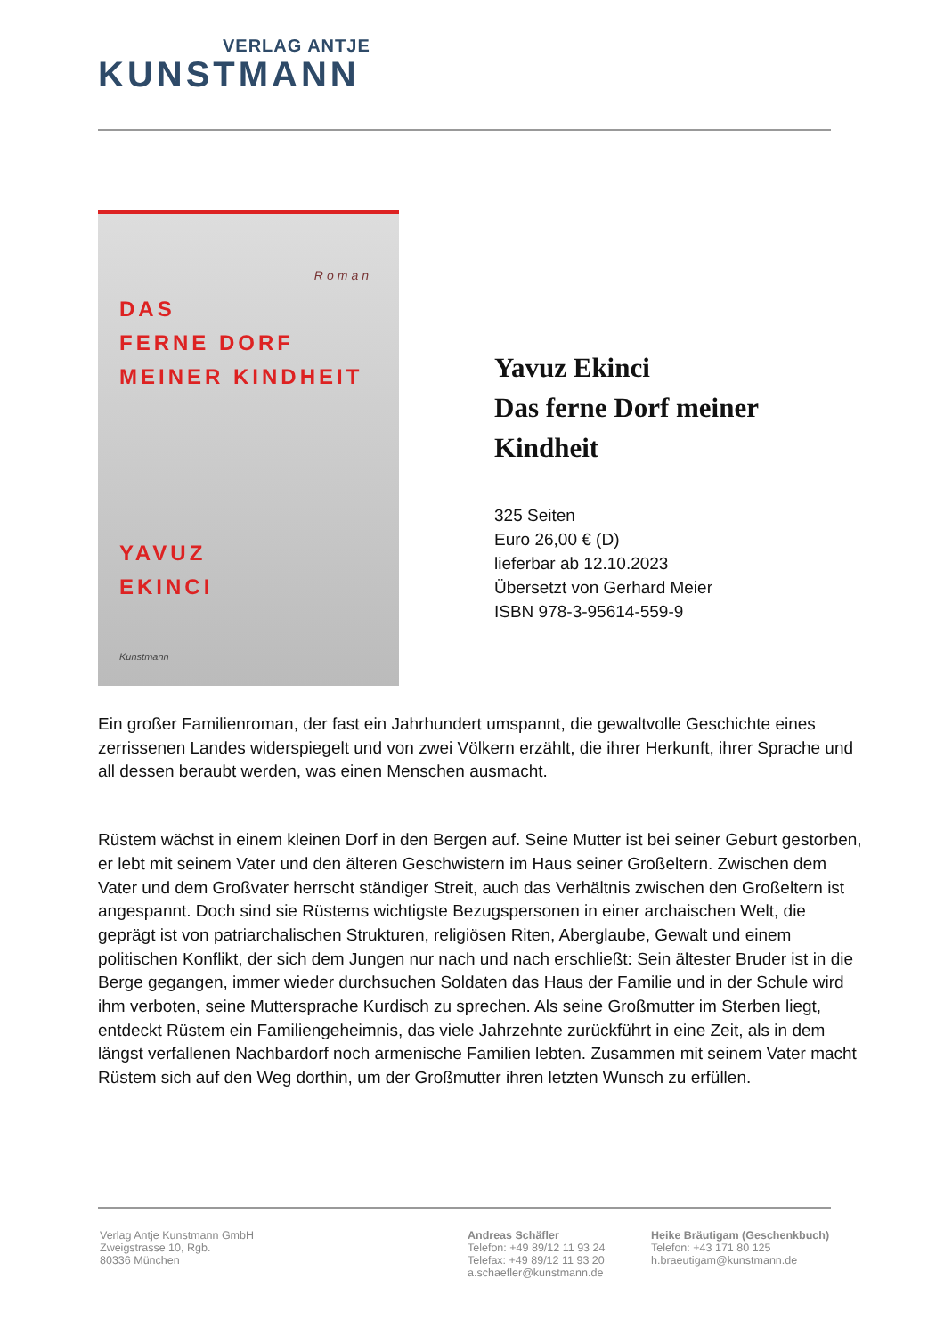VERLAG ANTJE
KUNSTMANN
Roman
DAS
FERNE DORF
MEINER KINDHEIT
YAVUZ
EKINCI
Kunstmann
Yavuz Ekinci
Das ferne Dorf meiner
Kindheit
325 Seiten
Euro 26,00 € (D)
lieferbar ab 12.10.2023
Übersetzt von Gerhard Meier
ISBN 978-3-95614-559-9
Ein großer Familienroman, der fast ein Jahrhundert umspannt, die gewaltvolle Geschichte eines zerrissenen Landes widerspiegelt und von zwei Völkern erzählt, die ihrer Herkunft, ihrer Sprache und all dessen beraubt werden, was einen Menschen ausmacht.
Rüstem wächst in einem kleinen Dorf in den Bergen auf. Seine Mutter ist bei seiner Geburt gestorben, er lebt mit seinem Vater und den älteren Geschwistern im Haus seiner Großeltern. Zwischen dem Vater und dem Großvater herrscht ständiger Streit, auch das Verhältnis zwischen den Großeltern ist angespannt. Doch sind sie Rüstems wichtigste Bezugspersonen in einer archaischen Welt, die geprägt ist von patriarchalischen Strukturen, religiösen Riten, Aberglaube, Gewalt und einem politischen Konflikt, der sich dem Jungen nur nach und nach erschließt: Sein ältester Bruder ist in die Berge gegangen, immer wieder durchsuchen Soldaten das Haus der Familie und in der Schule wird ihm verboten, seine Muttersprache Kurdisch zu sprechen. Als seine Großmutter im Sterben liegt, entdeckt Rüstem ein Familiengeheimnis, das viele Jahrzehnte zurückführt in eine Zeit, als in dem längst verfallenen Nachbardorf noch armenische Familien lebten. Zusammen mit seinem Vater macht Rüstem sich auf den Weg dorthin, um der Großmutter ihren letzten Wunsch zu erfüllen.
Verlag Antje Kunstmann GmbH
Zweigstrasse 10, Rgb.
80336 München
Andreas Schäfler
Telefon: +49 89/12 11 93 24
Telefax: +49 89/12 11 93 20
a.schaefler@kunstmann.de
Heike Bräutigam (Geschenkbuch)
Telefon: +43 171 80 125
h.braeutigam@kunstmann.de